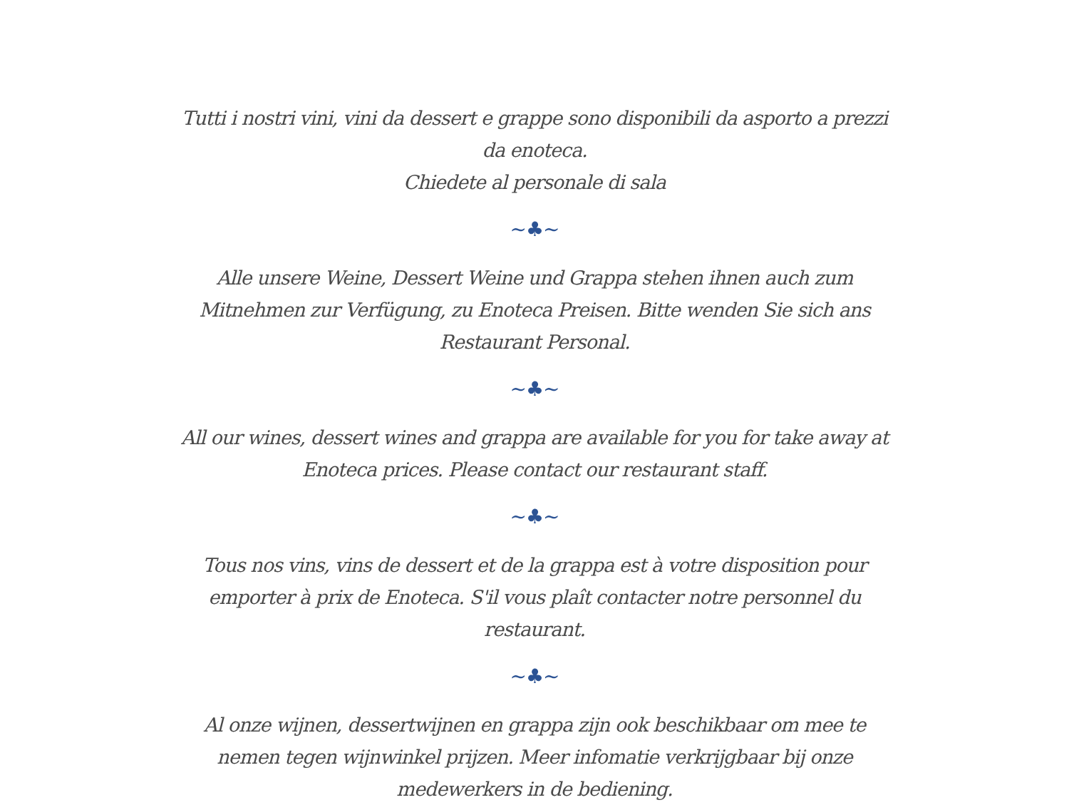Tutti i nostri vini, vini da dessert e grappe sono disponibili da asporto a prezzi da enoteca.
Chiedete al personale di sala
~♣~
Alle unsere Weine, Dessert Weine und Grappa stehen ihnen auch zum Mitnehmen zur Verfügung, zu Enoteca Preisen. Bitte wenden Sie sich ans Restaurant Personal.
~♣~
All our wines, dessert wines and grappa are available for you for take away at Enoteca prices. Please contact our restaurant staff.
~♣~
Tous nos vins, vins de dessert et de la grappa est à votre disposition pour emporter à prix de Enoteca. S'il vous plaît contacter notre personnel du restaurant.
~♣~
Al onze wijnen, dessertwijnen en grappa zijn ook beschikbaar om mee te nemen tegen wijnwinkel prijzen. Meer infomatie verkrijgbaar bij onze medewerkers in de bediening.